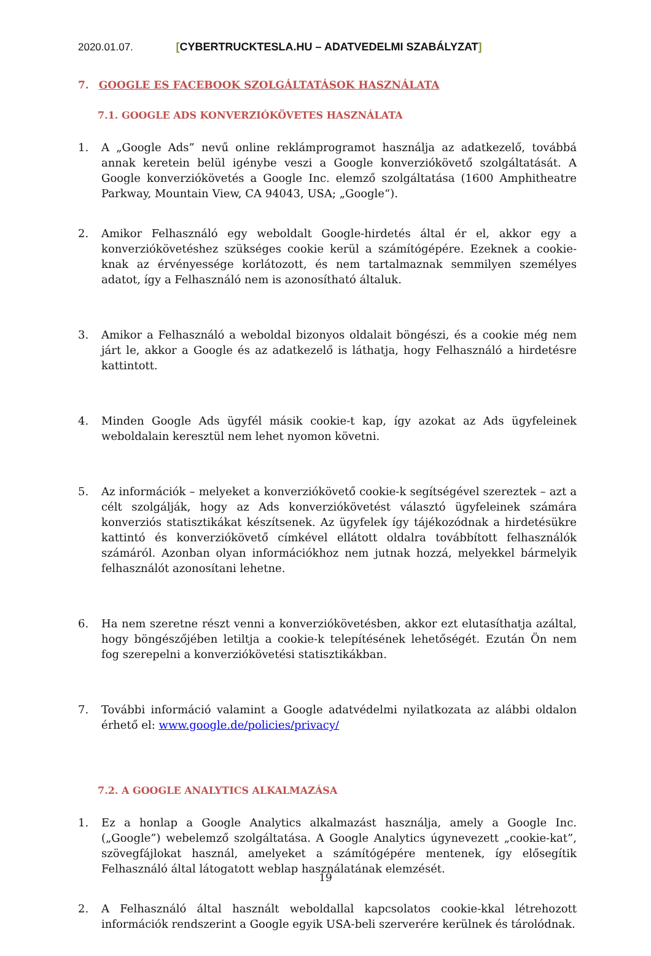2020.01.07. [CYBERTRUCKTESLA.HU – ADATVEDELMI SZABÁLYZAT]
7. GOOGLE ES FACEBOOK SZOLGÁLTATÁSOK HASZNÁLATA
7.1. GOOGLE ADS KONVERZIÓKÖVETES HASZNÁLATA
1. A „Google Ads” nevű online reklámprogramot használja az adatkezelő, továbbá annak keretein belül igénybe veszi a Google konverziókövető szolgáltatását. A Google konverziókövetés a Google Inc. elemző szolgáltatása (1600 Amphitheatre Parkway, Mountain View, CA 94043, USA; „Google“).
2. Amikor Felhasználó egy weboldalt Google-hirdetés által ér el, akkor egy a konverziókövetéshez szükséges cookie kerül a számítógépére. Ezeknek a cookie-knak az érvényessége korlátozott, és nem tartalmaznak semmilyen személyes adatot, így a Felhasználó nem is azonosítható általuk.
3. Amikor a Felhasználó a weboldal bizonyos oldalait böngészi, és a cookie még nem járt le, akkor a Google és az adatkezelő is láthatja, hogy Felhasználó a hirdetésre kattintott.
4. Minden Google Ads ügyfél másik cookie-t kap, így azokat az Ads ügyfeleinek weboldalain keresztül nem lehet nyomon követni.
5. Az információk – melyeket a konverziókövető cookie-k segítségével szereztek – azt a célt szolgálják, hogy az Ads konverziókövetést választó ügyfeleinek számára konverziós statisztikákat készítsenek. Az ügyfelek így tájékozódnak a hirdetésükre kattintó és konverziókövető címkével ellátott oldalra továbbított felhasználók számáról. Azonban olyan információkhoz nem jutnak hozzá, melyekkel bármelyik felhasználót azonosítani lehetne.
6. Ha nem szeretne részt venni a konverziókövetésben, akkor ezt elutasíthatja azáltal, hogy böngészőjében letiltja a cookie-k telepítésének lehetőségét. Ezután Ön nem fog szerepelni a konverziókövetési statisztikákban.
7. További információ valamint a Google adatvédelmi nyilatkozata az alábbi oldalon érhető el: www.google.de/policies/privacy/
7.2. A GOOGLE ANALYTICS ALKALMAZÁSA
1. Ez a honlap a Google Analytics alkalmazást használja, amely a Google Inc. („Google”) webelemző szolgáltatása. A Google Analytics úgynevezett „cookie-kat”, szövegfájlokat használ, amelyeket a számítógépére mentenek, így elősegítik Felhasználó által látogatott weblap használatának elemzését.
2. A Felhasználó által használt weboldallal kapcsolatos cookie-kkal létrehozott információk rendszerint a Google egyik USA-beli szerverére kerülnek és tárolódnak.
19